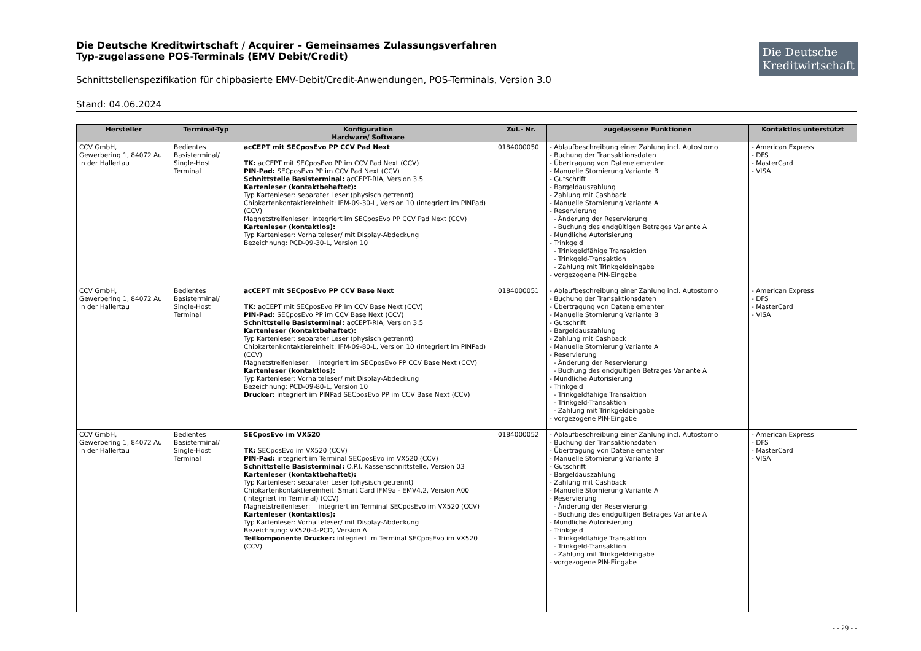Die Deutsche Kreditwirtschaft
Die Deutsche Kreditwirtschaft / Acquirer – Gemeinsames Zulassungsverfahren
Typ-zugelassene POS-Terminals (EMV Debit/Credit)
Schnittstellenspezifikation für chipbasierte EMV-Debit/Credit-Anwendungen, POS-Terminals, Version 3.0
Stand: 04.06.2024
| Hersteller | Terminal-Typ | Konfiguration Hardware/ Software | Zul.- Nr. | zugelassene Funktionen | Kontaktlos unterstützt |
| --- | --- | --- | --- | --- | --- |
| CCV GmbH, Gewerbering 1, 84072 Au in der Hallertau | Bedientes Basisterminal/ Single-Host Terminal | acCEPT mit SECposEvo PP CCV Pad Next TK: acCEPT mit SECposEvo PP im CCV Pad Next (CCV) PIN-Pad: SECposEvo PP im CCV Pad Next (CCV) Schnittstelle Basisterminal: acCEPT-RIA, Version 3.5 Kartenleser (kontaktbehaftet): Typ Kartenleser: separater Leser (physisch getrennt) Chipkartenkontaktiereinheit: IFM-09-30-L, Version 10 (integriert im PINPad) (CCV) Magnetstreifenleser: integriert im SECposEvo PP CCV Pad Next (CCV) Kartenleser (kontaktlos): Typ Kartenleser: Vorhalteleser/ mit Display-Abdeckung Bezeichnung: PCD-09-30-L, Version 10 | 0184000050 | - Ablaufbeschreibung einer Zahlung incl. Autostorno - Buchung der Transaktionsdaten - Übertragung von Datenelementen - Manuelle Stornierung Variante B - Gutschrift - Bargeldauszahlung - Zahlung mit Cashback - Manuelle Stornierung Variante A - Reservierung - Änderung der Reservierung - Buchung des endgültigen Betrages Variante A - Mündliche Autorisierung - Trinkgeld - Trinkgeldfähige Transaktion - Trinkgeld-Transaktion - Zahlung mit Trinkgeldeingabe - vorgezogene PIN-Eingabe | - American Express - DFS - MasterCard - VISA |
| CCV GmbH, Gewerbering 1, 84072 Au in der Hallertau | Bedientes Basisterminal/ Single-Host Terminal | acCEPT mit SECposEvo PP CCV Base Next TK: acCEPT mit SECposEvo PP im CCV Base Next (CCV) PIN-Pad: SECposEvo PP im CCV Base Next (CCV) Schnittstelle Basisterminal: acCEPT-RIA, Version 3.5 Kartenleser (kontaktbehaftet): Typ Kartenleser: separater Leser (physisch getrennt) Chipkartenkontaktiereinheit: IFM-09-80-L, Version 10 (integriert im PINPad) (CCV) Magnetstreifenleser: integriert im SECposEvo PP CCV Base Next (CCV) Kartenleser (kontaktlos): Typ Kartenleser: Vorhalteleser/ mit Display-Abdeckung Bezeichnung: PCD-09-80-L, Version 10 Drucker: integriert im PINPad SECposEvo PP im CCV Base Next (CCV) | 0184000051 | - Ablaufbeschreibung einer Zahlung incl. Autostorno - Buchung der Transaktionsdaten - Übertragung von Datenelementen - Manuelle Stornierung Variante B - Gutschrift - Bargeldauszahlung - Zahlung mit Cashback - Manuelle Stornierung Variante A - Reservierung - Änderung der Reservierung - Buchung des endgültigen Betrages Variante A - Mündliche Autorisierung - Trinkgeld - Trinkgeldfähige Transaktion - Trinkgeld-Transaktion - Zahlung mit Trinkgeldeingabe - vorgezogene PIN-Eingabe | - American Express - DFS - MasterCard - VISA |
| CCV GmbH, Gewerbering 1, 84072 Au in der Hallertau | Bedientes Basisterminal/ Single-Host Terminal | SECposEvo im VX520 TK: SECposEvo im VX520 (CCV) PIN-Pad: integriert im Terminal SECposEvo im VX520 (CCV) Schnittstelle Basisterminal: O.P.I. Kassenschnittstelle, Version 03 Kartenleser (kontaktbehaftet): Typ Kartenleser: separater Leser (physisch getrennt) Chipkartenkontaktiereinheit: Smart Card IFM9a - EMV4.2, Version A00 (integriert im Terminal) (CCV) Magnetstreifenleser: integriert im Terminal SECposEvo im VX520 (CCV) Kartenleser (kontaktlos): Typ Kartenleser: Vorhalteleser/ mit Display-Abdeckung Bezeichnung: VX520-4-PCD, Version A Teilkomponente Drucker: integriert im Terminal SECposEvo im VX520 (CCV) | 0184000052 | - Ablaufbeschreibung einer Zahlung incl. Autostorno - Buchung der Transaktionsdaten - Übertragung von Datenelementen - Manuelle Stornierung Variante B - Gutschrift - Bargeldauszahlung - Zahlung mit Cashback - Manuelle Stornierung Variante A - Reservierung - Änderung der Reservierung - Buchung des endgültigen Betrages Variante A - Mündliche Autorisierung - Trinkgeld - Trinkgeldfähige Transaktion - Trinkgeld-Transaktion - Zahlung mit Trinkgeldeingabe - vorgezogene PIN-Eingabe | - American Express - DFS - MasterCard - VISA |
- - 29 - -